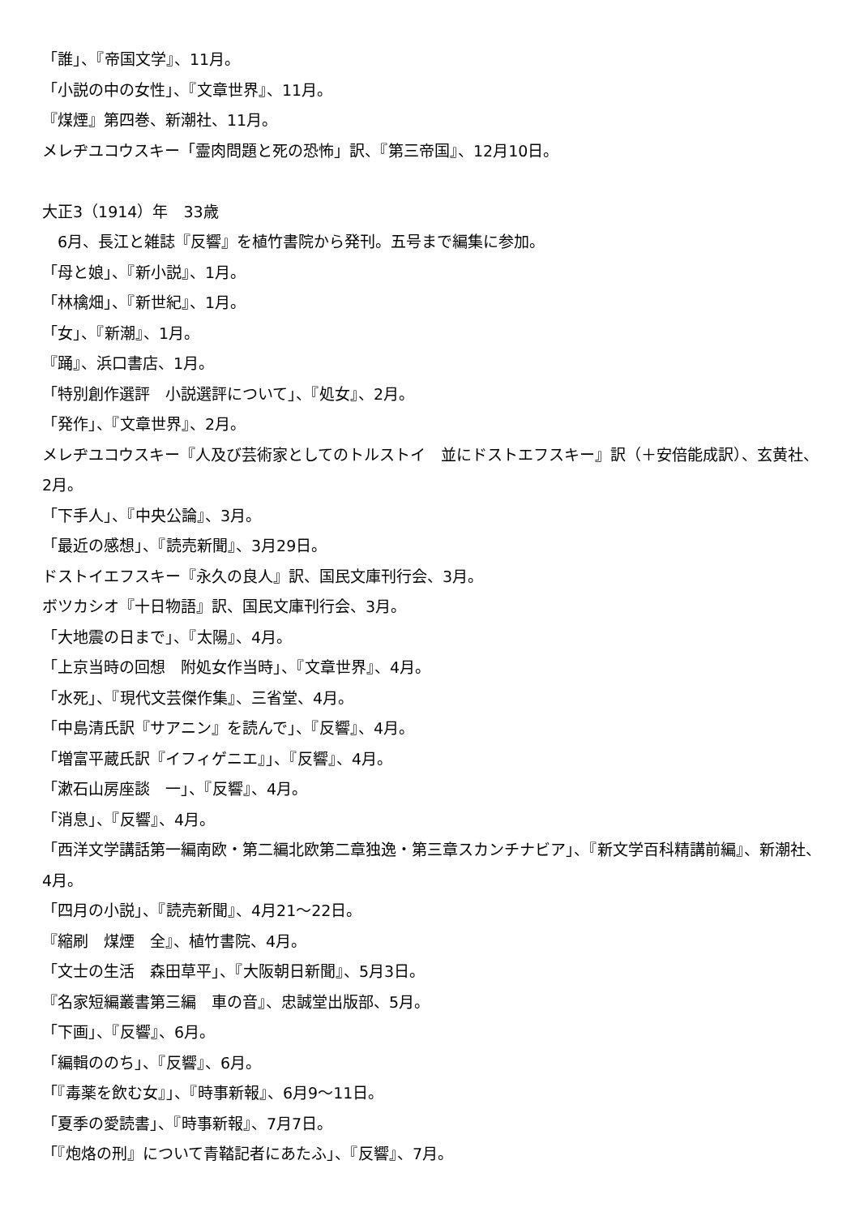「誰」、『帝国文学』、11月。
「小説の中の女性」、『文章世界』、11月。
『煤煙』第四巻、新潮社、11月。
メレヂユコウスキー「霊肉問題と死の恐怖」訳、『第三帝国』、12月10日。
大正3（1914）年　33歳
　6月、長江と雑誌『反響』を植竹書院から発刊。五号まで編集に参加。
「母と娘」、『新小説』、1月。
「林檎畑」、『新世紀』、1月。
「女」、『新潮』、1月。
『踊』、浜口書店、1月。
「特別創作選評　小説選評について」、『処女』、2月。
「発作」、『文章世界』、2月。
メレヂユコウスキー『人及び芸術家としてのトルストイ　並にドストエフスキー』訳（＋安倍能成訳）、玄黄社、2月。
「下手人」、『中央公論』、3月。
「最近の感想」、『読売新聞』、3月29日。
ドストイエフスキー『永久の良人』訳、国民文庫刊行会、3月。
ボツカシオ『十日物語』訳、国民文庫刊行会、3月。
「大地震の日まで」、『太陽』、4月。
「上京当時の回想　附処女作当時」、『文章世界』、4月。
「水死」、『現代文芸傑作集』、三省堂、4月。
「中島清氏訳『サアニン』を読んで」、『反響』、4月。
「増富平蔵氏訳『イフィゲニエ』」、『反響』、4月。
「漱石山房座談　一」、『反響』、4月。
「消息」、『反響』、4月。
「西洋文学講話第一編南欧・第二編北欧第二章独逸・第三章スカンチナビア」、『新文学百科精講前編』、新潮社、4月。
「四月の小説」、『読売新聞』、4月21〜22日。
『縮刷　煤煙　全』、植竹書院、4月。
「文士の生活　森田草平」、『大阪朝日新聞』、5月3日。
『名家短編叢書第三編　車の音』、忠誠堂出版部、5月。
「下画」、『反響』、6月。
「編輯ののち」、『反響』、6月。
「『毒薬を飲む女』」、『時事新報』、6月9〜11日。
「夏季の愛読書」、『時事新報』、7月7日。
「『炮烙の刑』について青鞜記者にあたふ」、『反響』、7月。